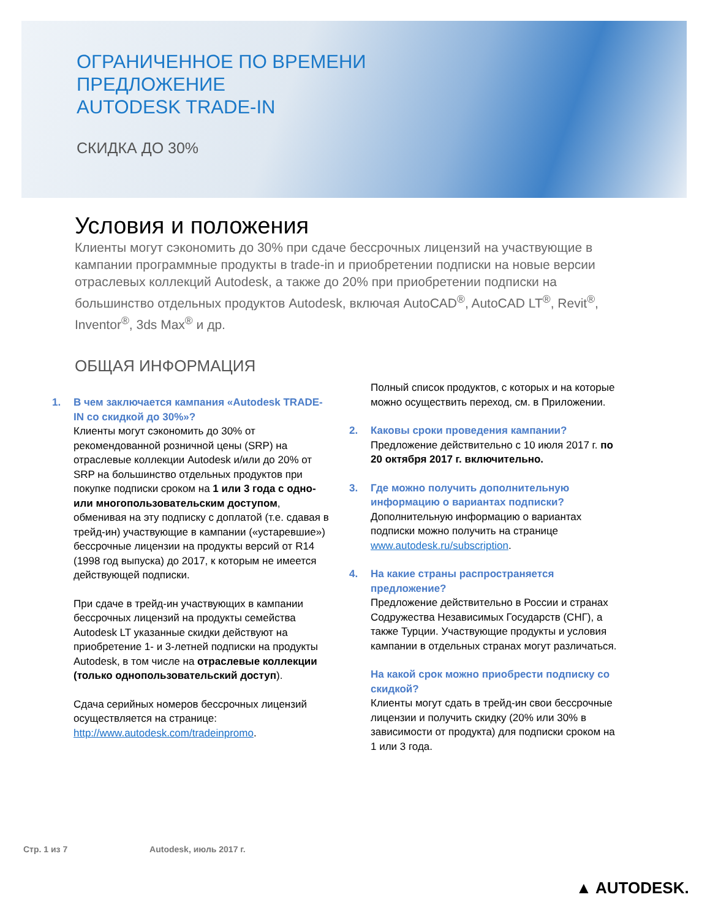ОГРАНИЧЕННОЕ ПО ВРЕМЕНИ
ПРЕДЛОЖЕНИЕ
AUTODESK TRADE-IN
СКИДКА ДО 30%
Условия и положения
Клиенты могут сэкономить до 30% при сдаче бессрочных лицензий на участвующие в кампании программные продукты в trade-in и приобретении подписки на новые версии отраслевых коллекций Autodesk, а также до 20% при приобретении подписки на большинство отдельных продуктов Autodesk, включая AutoCAD<sup>®</sup>, AutoCAD LT<sup>®</sup>, Revit<sup>®</sup>, Inventor<sup>®</sup>, 3ds Max<sup>®</sup> и др.
ОБЩАЯ ИНФОРМАЦИЯ
1. В чем заключается кампания «Autodesk TRADE-IN со скидкой до 30%»?
Клиенты могут сэкономить до 30% от рекомендованной розничной цены (SRP) на отраслевые коллекции Autodesk и/или до 20% от SRP на большинство отдельных продуктов при покупке подписки сроком на 1 или 3 года с одно- или многопользовательским доступом, обменивая на эту подписку с доплатой (т.е. сдавая в трейд-ин) участвующие в кампании («устаревшие») бессрочные лицензии на продукты версий от R14 (1998 год выпуска) до 2017, к которым не имеется действующей подписки.
При сдаче в трейд-ин участвующих в кампании бессрочных лицензий на продукты семейства Autodesk LT указанные скидки действуют на приобретение 1- и 3-летней подписки на продукты Autodesk, в том числе на отраслевые коллекции (только однопользовательский доступ).
Сдача серийных номеров бессрочных лицензий осуществляется на странице: http://www.autodesk.com/tradeinpromo.
Полный список продуктов, с которых и на которые можно осуществить переход, см. в Приложении.
2. Каковы сроки проведения кампании?
Предложение действительно с 10 июля 2017 г. по 20 октября 2017 г. включительно.
3. Где можно получить дополнительную информацию о вариантах подписки?
Дополнительную информацию о вариантах подписки можно получить на странице www.autodesk.ru/subscription.
4. На какие страны распространяется предложение?
Предложение действительно в России и странах Содружества Независимых Государств (СНГ), а также Турции. Участвующие продукты и условия кампании в отдельных странах могут различаться.
На какой срок можно приобрести подписку со скидкой?
Клиенты могут сдать в трейд-ин свои бессрочные лицензии и получить скидку (20% или 30% в зависимости от продукта) для подписки сроком на 1 или 3 года.
Стр. 1 из 7 Autodesk, июль 2017 г.
▲ AUTODESK.